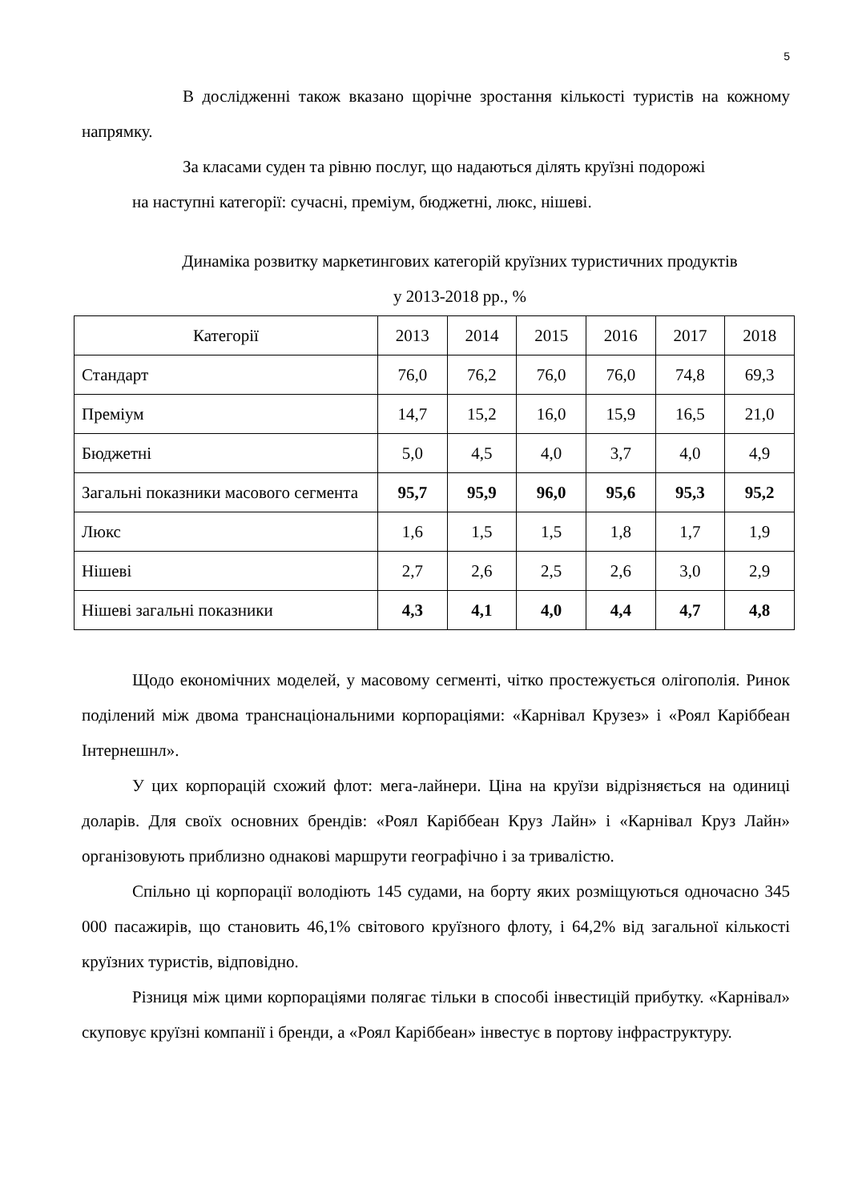5
В дослідженні також вказано щорічне зростання кількості туристів на кожному напрямку.
За класами суден та рівню послуг, що надаються ділять круїзні подорожі
на наступні категорії: сучасні, преміум, бюджетні, люкс, нішеві.
Динаміка розвитку маркетингових категорій круїзних туристичних продуктів
у 2013-2018 рр., %
| Категорії | 2013 | 2014 | 2015 | 2016 | 2017 | 2018 |
| --- | --- | --- | --- | --- | --- | --- |
| Стандарт | 76,0 | 76,2 | 76,0 | 76,0 | 74,8 | 69,3 |
| Преміум | 14,7 | 15,2 | 16,0 | 15,9 | 16,5 | 21,0 |
| Бюджетні | 5,0 | 4,5 | 4,0 | 3,7 | 4,0 | 4,9 |
| Загальні показники масового сегмента | 95,7 | 95,9 | 96,0 | 95,6 | 95,3 | 95,2 |
| Люкс | 1,6 | 1,5 | 1,5 | 1,8 | 1,7 | 1,9 |
| Нішеві | 2,7 | 2,6 | 2,5 | 2,6 | 3,0 | 2,9 |
| Нішеві загальні показники | 4,3 | 4,1 | 4,0 | 4,4 | 4,7 | 4,8 |
Щодо економічних моделей, у масовому сегменті, чітко простежується олігополія. Ринок поділений між двома транснаціональними корпораціями: «Карнівал Крузез» і «Роял Каріббеан Інтернешнл».
У цих корпорацій схожий флот: мега-лайнери. Ціна на круїзи відрізняється на одиниці доларів. Для своїх основних брендів: «Роял Каріббеан Круз Лайн» і «Карнівал Круз Лайн» організовують приблизно однакові маршрути географічно і за тривалістю.
Спільно ці корпорації володіють 145 судами, на борту яких розміщуються одночасно 345 000 пасажирів, що становить 46,1% світового круїзного флоту, і 64,2% від загальної кількості круїзних туристів, відповідно.
Різниця між цими корпораціями полягає тільки в способі інвестицій прибутку. «Карнівал» скуповує круїзні компанії і бренди, а «Роял Каріббеан» інвестує в портову інфраструктуру.